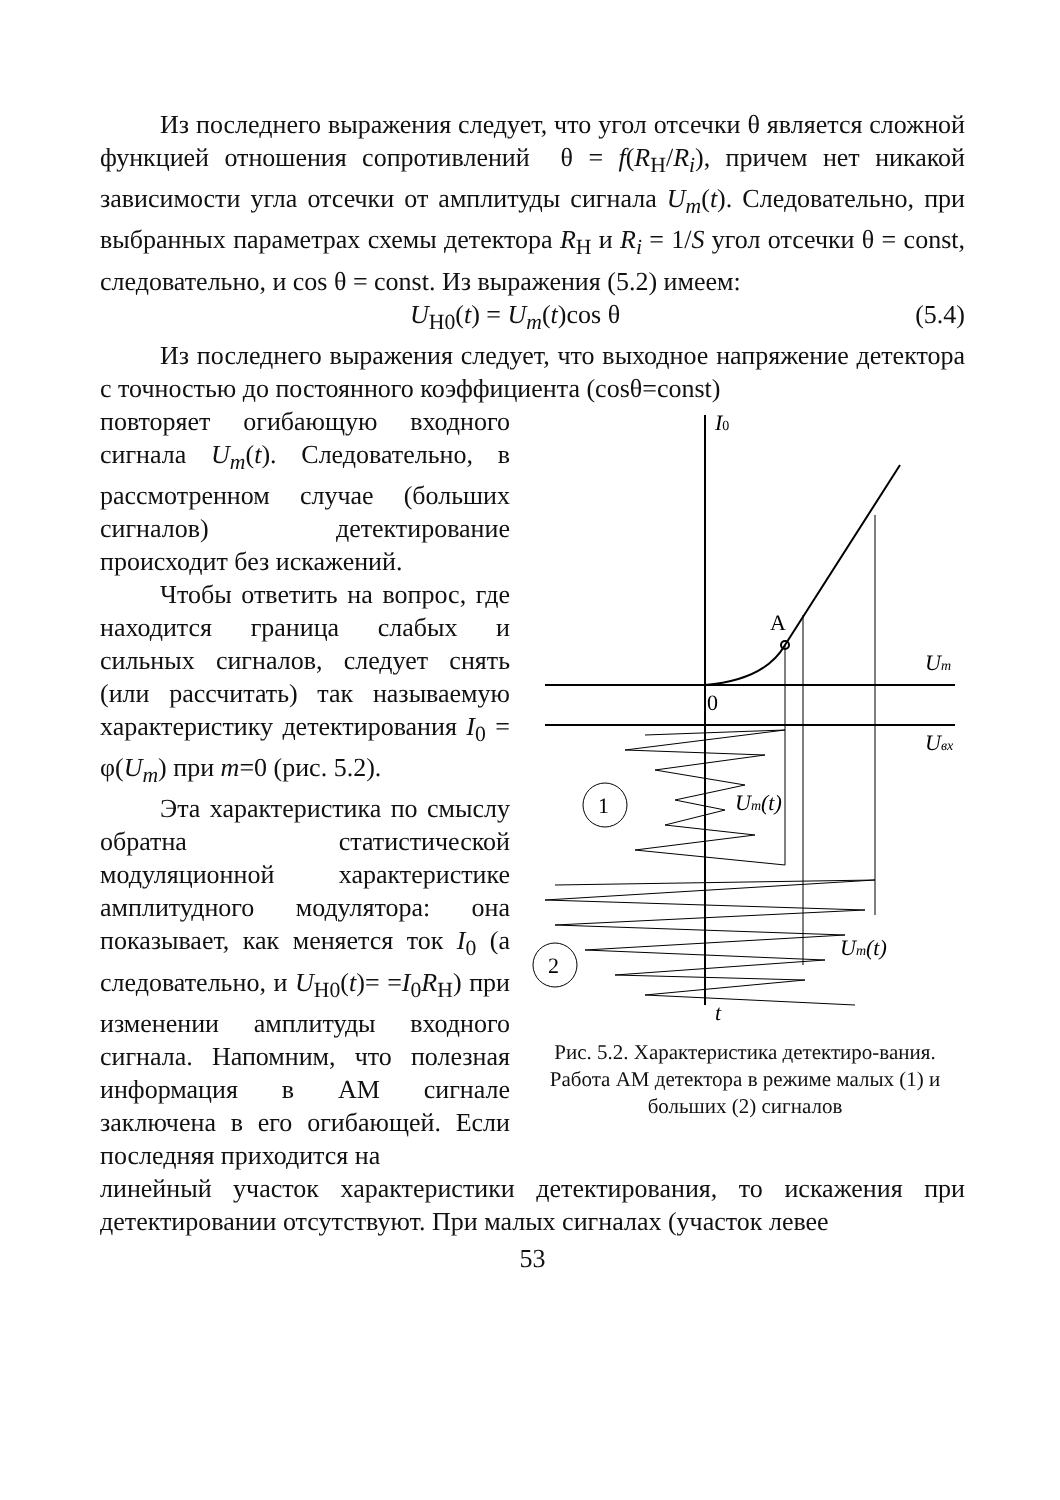Из последнего выражения следует, что угол отсечки θ является сложной функцией отношения сопротивлений θ = f(R<sub>Н</sub>/R<sub>i</sub>), причем нет никакой зависимости угла отсечки от амплитуды сигнала U<sub>m</sub>(t). Следовательно, при выбранных параметрах схемы детектора R<sub>Н</sub> и R<sub>i</sub> = 1/S угол отсечки θ = const, следовательно, и cos θ = const. Из выражения (5.2) имеем:
U<sub>Н0</sub>(t) = U<sub>m</sub>(t)cos θ (5.4)
Из последнего выражения следует, что выходное напряжение детектора с точностью до постоянного коэффициента (cosθ=const)
повторяет огибающую входного сигнала U<sub>m</sub>(t). Следовательно, в рассмотренном случае (больших сигналов) детектирование происходит без искажений.
Чтобы ответить на вопрос, где находится граница слабых и сильных сигналов, следует снять (или рассчитать) так называемую характеристику детектирования I<sub>0</sub> = φ(U<sub>m</sub>) при m=0 (рис. 5.2).
Эта характеристика по смыслу обратна статистической модуляционной характеристике амплитудного модулятора: она показывает, как меняется ток I<sub>0</sub> (а следовательно, и U<sub>Н0</sub>(t)= =I<sub>0</sub>R<sub>Н</sub>) при изменении амплитуды входного сигнала. Напомним, что полезная информация в АМ сигнале заключена в его огибающей. Если последняя приходится на
1
2
I0
A
Um
0
Uвх
Um(t)
Um(t)
t
Рис. 5.2. Характеристика детектиро-вания. Работа АМ детектора в режиме малых (1) и больших (2) сигналов
линейный участок характеристики детектирования, то искажения при детектировании отсутствуют. При малых сигналах (участок левее
53